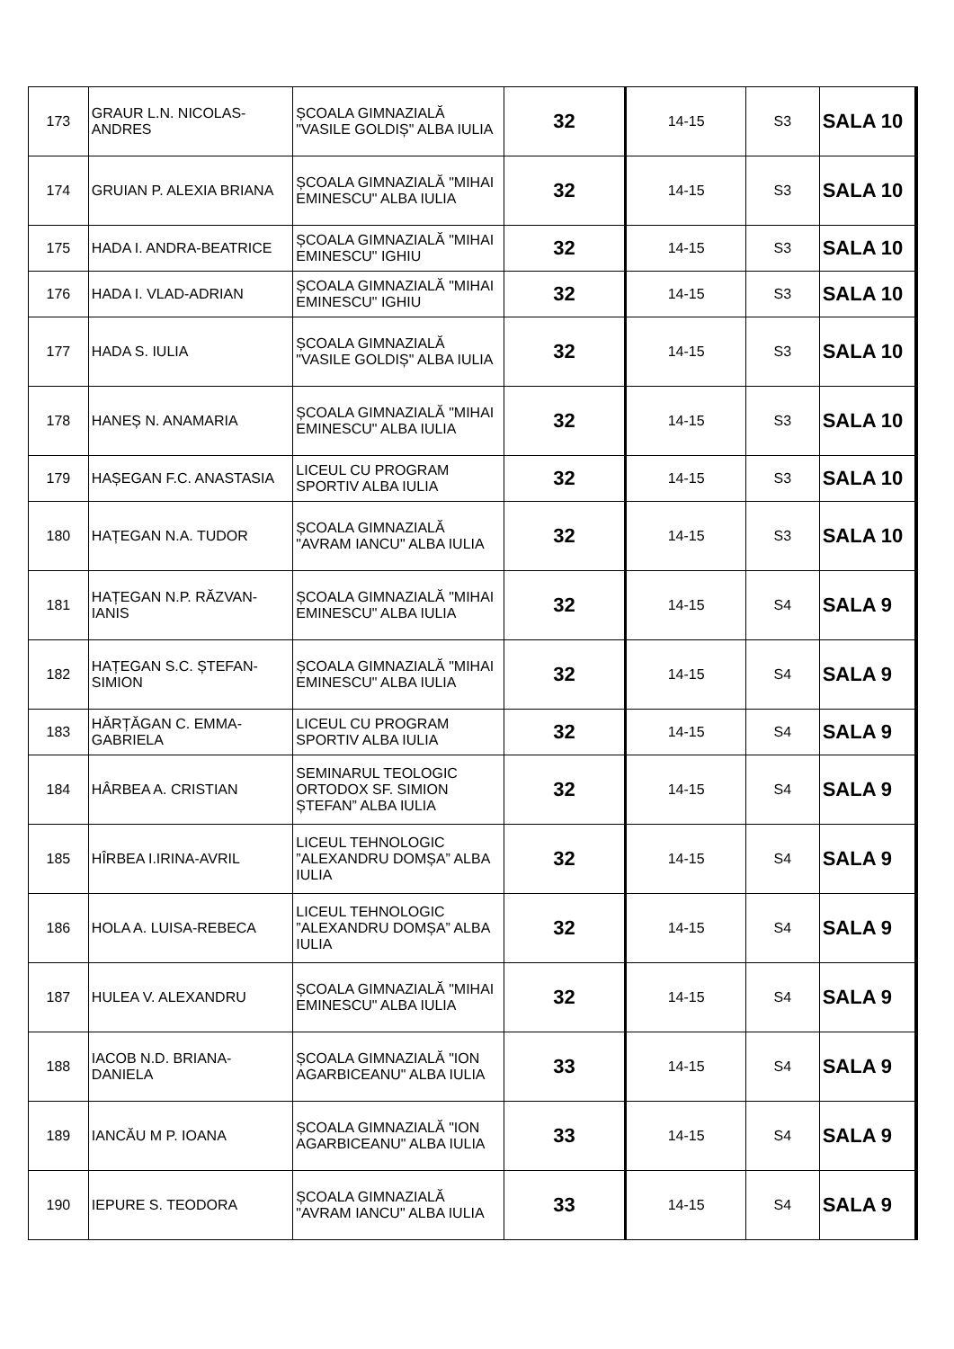| 173 | GRAUR L.N. NICOLAS-ANDRES | ȘCOALA GIMNAZIALĂ "VASILE GOLDIȘ" ALBA IULIA | 32 | 14-15 | S3 | SALA 10 |
| 174 | GRUIAN P. ALEXIA BRIANA | ȘCOALA GIMNAZIALĂ "MIHAI EMINESCU" ALBA IULIA | 32 | 14-15 | S3 | SALA 10 |
| 175 | HADA I. ANDRA-BEATRICE | ȘCOALA GIMNAZIALĂ "MIHAI EMINESCU" IGHIU | 32 | 14-15 | S3 | SALA 10 |
| 176 | HADA I. VLAD-ADRIAN | ȘCOALA GIMNAZIALĂ "MIHAI EMINESCU" IGHIU | 32 | 14-15 | S3 | SALA 10 |
| 177 | HADA S. IULIA | ȘCOALA GIMNAZIALĂ "VASILE GOLDIȘ" ALBA IULIA | 32 | 14-15 | S3 | SALA 10 |
| 178 | HANEȘ N. ANAMARIA | ȘCOALA GIMNAZIALĂ "MIHAI EMINESCU" ALBA IULIA | 32 | 14-15 | S3 | SALA 10 |
| 179 | HAȘEGAN F.C. ANASTASIA | LICEUL CU PROGRAM SPORTIV ALBA IULIA | 32 | 14-15 | S3 | SALA 10 |
| 180 | HAȚEGAN N.A. TUDOR | ȘCOALA GIMNAZIALĂ "AVRAM IANCU" ALBA IULIA | 32 | 14-15 | S3 | SALA 10 |
| 181 | HAȚEGAN N.P. RĂZVAN-IANIS | ȘCOALA GIMNAZIALĂ "MIHAI EMINESCU" ALBA IULIA | 32 | 14-15 | S4 | SALA 9 |
| 182 | HAȚEGAN S.C. ȘTEFAN-SIMION | ȘCOALA GIMNAZIALĂ "MIHAI EMINESCU" ALBA IULIA | 32 | 14-15 | S4 | SALA 9 |
| 183 | HĂRȚĂGAN C. EMMA-GABRIELA | LICEUL CU PROGRAM SPORTIV ALBA IULIA | 32 | 14-15 | S4 | SALA 9 |
| 184 | HÂRBEA A. CRISTIAN | SEMINARUL TEOLOGIC ORTODOX SF. SIMION ȘTEFAN” ALBA IULIA | 32 | 14-15 | S4 | SALA 9 |
| 185 | HÎRBEA I.IRINA-AVRIL | LICEUL TEHNOLOGIC ”ALEXANDRU DOMȘA” ALBA IULIA | 32 | 14-15 | S4 | SALA 9 |
| 186 | HOLA A. LUISA-REBECA | LICEUL TEHNOLOGIC ”ALEXANDRU DOMȘA” ALBA IULIA | 32 | 14-15 | S4 | SALA 9 |
| 187 | HULEA V. ALEXANDRU | ȘCOALA GIMNAZIALĂ "MIHAI EMINESCU" ALBA IULIA | 32 | 14-15 | S4 | SALA 9 |
| 188 | IACOB N.D. BRIANA-DANIELA | ȘCOALA GIMNAZIALĂ "ION AGARBICEANU" ALBA IULIA | 33 | 14-15 | S4 | SALA 9 |
| 189 | IANCĂU M P. IOANA | ȘCOALA GIMNAZIALĂ "ION AGARBICEANU" ALBA IULIA | 33 | 14-15 | S4 | SALA 9 |
| 190 | IEPURE S. TEODORA | ȘCOALA GIMNAZIALĂ "AVRAM IANCU" ALBA IULIA | 33 | 14-15 | S4 | SALA 9 |